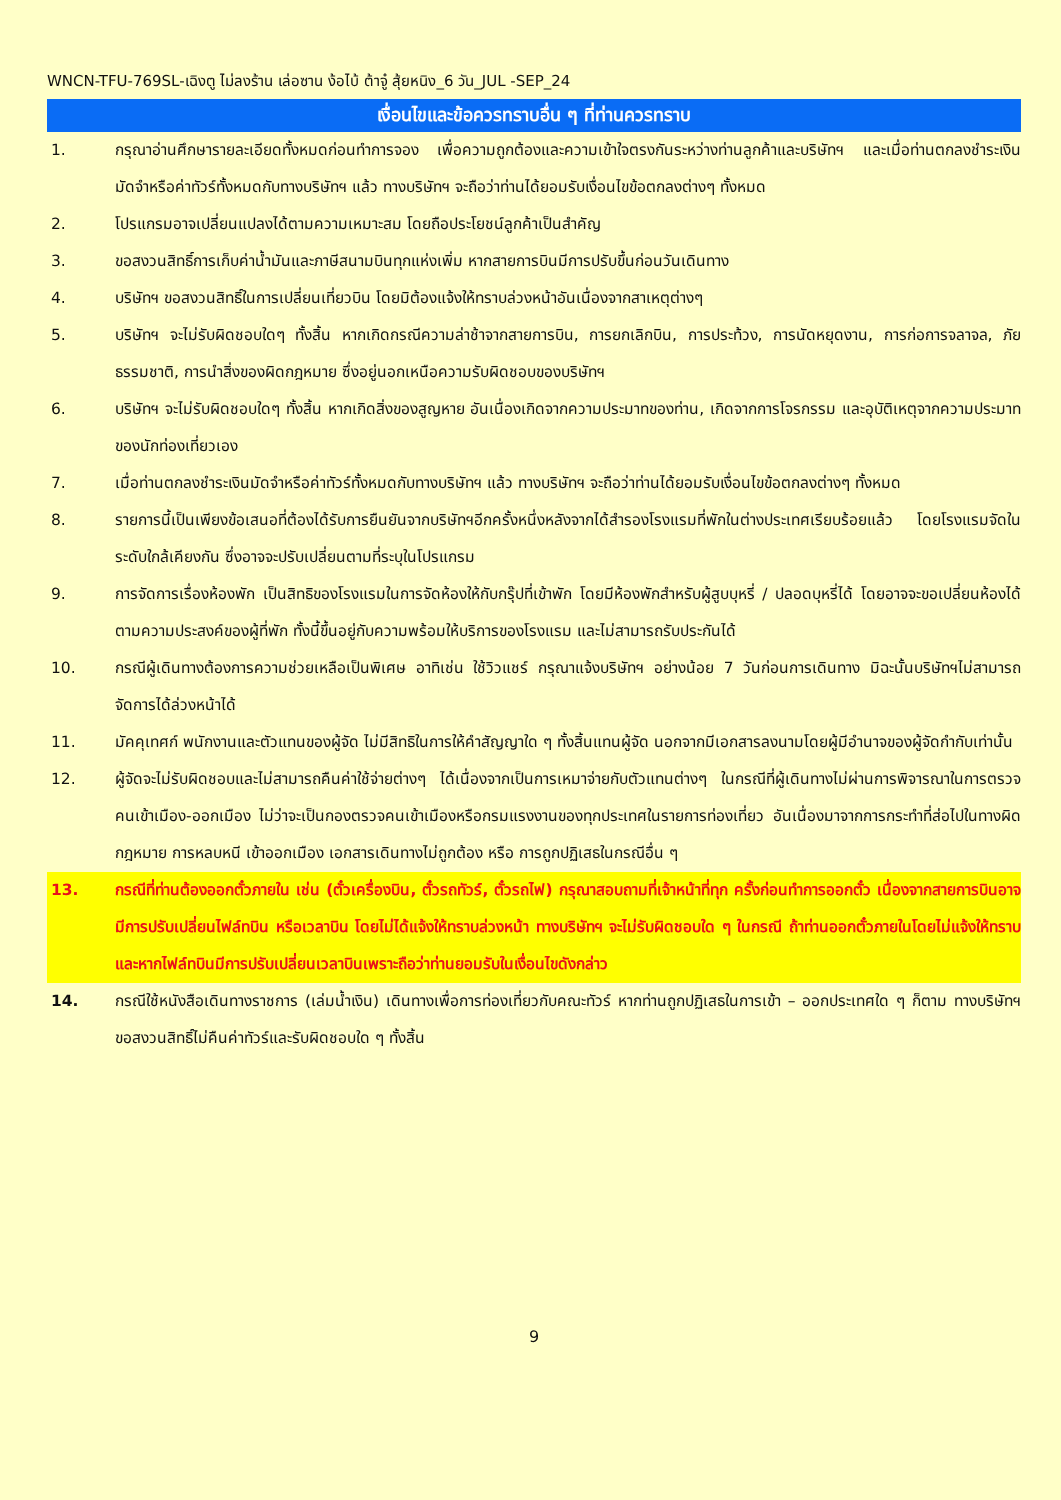WNCN-TFU-769SL-เฉิงตู ไม่ลงร้าน เล่อซาน ง้อไบ้ ต้าจู๋ สุ้ยหนิง_6 วัน_JUL -SEP_24
เงื่อนไขและข้อควรทราบอื่น ๆ ที่ท่านควรทราบ
1. กรุณาอ่านศึกษารายละเอียดทั้งหมดก่อนทำการจอง เพื่อความถูกต้องและความเข้าใจตรงกันระหว่างท่านลูกค้าและบริษัทฯ และเมื่อท่านตกลงชำระเงินมัดจำหรือค่าทัวร์ทั้งหมดกับทางบริษัทฯ แล้ว ทางบริษัทฯ จะถือว่าท่านได้ยอมรับเงื่อนไขข้อตกลงต่างๆ ทั้งหมด
2. โปรแกรมอาจเปลี่ยนแปลงได้ตามความเหมาะสม โดยถือประโยชน์ลูกค้าเป็นสำคัญ
3. ขอสงวนสิทธิ์การเก็บค่าน้ำมันและภาษีสนามบินทุกแห่งเพิ่ม หากสายการบินมีการปรับขึ้นก่อนวันเดินทาง
4. บริษัทฯ ขอสงวนสิทธิ์ในการเปลี่ยนเที่ยวบิน โดยมิต้องแจ้งให้ทราบล่วงหน้าอันเนื่องจากสาเหตุต่างๆ
5. บริษัทฯ จะไม่รับผิดชอบใดๆ ทั้งสิ้น หากเกิดกรณีความล่าช้าจากสายการบิน, การยกเลิกบิน, การประท้วง, การนัดหยุดงาน, การก่อการจลาจล, ภัยธรรมชาติ, การนำสิ่งของผิดกฎหมาย ซึ่งอยู่นอกเหนือความรับผิดชอบของบริษัทฯ
6. บริษัทฯ จะไม่รับผิดชอบใดๆ ทั้งสิ้น หากเกิดสิ่งของสูญหาย อันเนื่องเกิดจากความประมาทของท่าน, เกิดจากการโจรกรรม และอุบัติเหตุจากความประมาทของนักท่องเที่ยวเอง
7. เมื่อท่านตกลงชำระเงินมัดจำหรือค่าทัวร์ทั้งหมดกับทางบริษัทฯ แล้ว ทางบริษัทฯ จะถือว่าท่านได้ยอมรับเงื่อนไขข้อตกลงต่างๆ ทั้งหมด
8. รายการนี้เป็นเพียงข้อเสนอที่ต้องได้รับการยืนยันจากบริษัทฯอีกครั้งหนึ่งหลังจากได้สำรองโรงแรมที่พักในต่างประเทศเรียบร้อยแล้ว โดยโรงแรมจัดในระดับใกล้เคียงกัน ซึ่งอาจจะปรับเปลี่ยนตามที่ระบุในโปรแกรม
9. การจัดการเรื่องห้องพัก เป็นสิทธิของโรงแรมในการจัดห้องให้กับกรุ๊ปที่เข้าพัก โดยมีห้องพักสำหรับผู้สูบบุหรี่ / ปลอดบุหรี่ได้ โดยอาจจะขอเปลี่ยนห้องได้ตามความประสงค์ของผู้ที่พัก ทั้งนี้ขึ้นอยู่กับความพร้อมให้บริการของโรงแรม และไม่สามารถรับประกันได้
10. กรณีผู้เดินทางต้องการความช่วยเหลือเป็นพิเศษ อาทิเช่น ใช้วิวแชร์ กรุณาแจ้งบริษัทฯ อย่างน้อย 7 วันก่อนการเดินทาง มิฉะนั้นบริษัทฯไม่สามารถจัดการได้ล่วงหน้าได้
11. มัคคุเทศก์ พนักงานและตัวแทนของผู้จัด ไม่มีสิทธิในการให้คำสัญญาใด ๆ ทั้งสิ้นแทนผู้จัด นอกจากมีเอกสารลงนามโดยผู้มีอำนาจของผู้จัดกำกับเท่านั้น
12. ผู้จัดจะไม่รับผิดชอบและไม่สามารถคืนค่าใช้จ่ายต่างๆ ได้เนื่องจากเป็นการเหมาจ่ายกับตัวแทนต่างๆ ในกรณีที่ผู้เดินทางไม่ผ่านการพิจารณาในการตรวจคนเข้าเมือง-ออกเมือง ไม่ว่าจะเป็นกองตรวจคนเข้าเมืองหรือกรมแรงงานของทุกประเทศในรายการท่องเที่ยว อันเนื่องมาจากการกระทำที่ส่อไปในทางผิดกฎหมาย การหลบหนี เข้าออกเมือง เอกสารเดินทางไม่ถูกต้อง หรือ การถูกปฏิเสธในกรณีอื่น ๆ
13. กรณีที่ท่านต้องออกตั๋วภายใน เช่น (ตั๋วเครื่องบิน, ตั๋วรถทัวร์, ตั๋วรถไฟ) กรุณาสอบถามที่เจ้าหน้าที่ทุก ครั้งก่อนทำการออกตั๋ว เนื่องจากสายการบินอาจมีการปรับเปลี่ยนไฟล์ทบิน หรือเวลาบิน โดยไม่ได้แจ้งให้ทราบล่วงหน้า ทางบริษัทฯ จะไม่รับผิดชอบใด ๆ ในกรณี ถ้าท่านออกตั๋วภายในโดยไม่แจ้งให้ทราบและหากไฟล์ทบินมีการปรับเปลี่ยนเวลาบินเพราะถือว่าท่านยอมรับในเงื่อนไขดังกล่าว
14. กรณีใช้หนังสือเดินทางราชการ (เล่มน้ำเงิน) เดินทางเพื่อการท่องเที่ยวกับคณะทัวร์ หากท่านถูกปฏิเสธในการเข้า – ออกประเทศใด ๆ ก็ตาม ทางบริษัทฯ ขอสงวนสิทธิ์ไม่คืนค่าทัวร์และรับผิดชอบใด ๆ ทั้งสิ้น
9